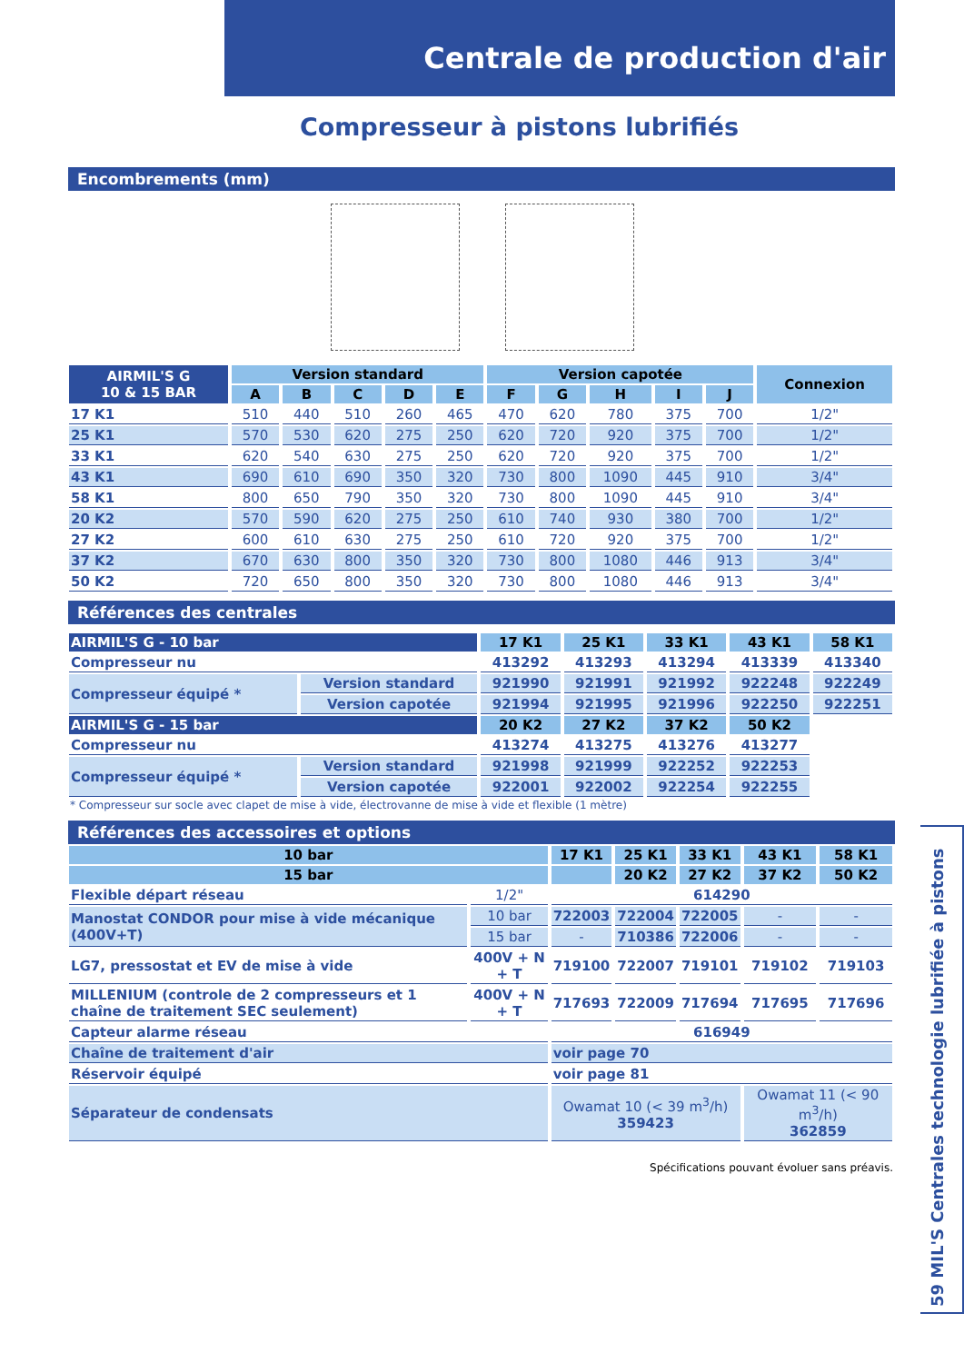Centrale de production d'air
Compresseur à pistons lubrifiés
Encombrements (mm)
| AIRMIL'S G 10 & 15 BAR | Version standard | | | | | Version capotée | | | | | Connexion |
| --- | --- | --- | --- | --- | --- | --- | --- | --- | --- | --- | --- |
| | A | B | C | D | E | F | G | H | I | J | |
| 17 K1 | 510 | 440 | 510 | 260 | 465 | 470 | 620 | 780 | 375 | 700 | 1/2" |
| 25 K1 | 570 | 530 | 620 | 275 | 250 | 620 | 720 | 920 | 375 | 700 | 1/2" |
| 33 K1 | 620 | 540 | 630 | 275 | 250 | 620 | 720 | 920 | 375 | 700 | 1/2" |
| 43 K1 | 690 | 610 | 690 | 350 | 320 | 730 | 800 | 1090 | 445 | 910 | 3/4" |
| 58 K1 | 800 | 650 | 790 | 350 | 320 | 730 | 800 | 1090 | 445 | 910 | 3/4" |
| 20 K2 | 570 | 590 | 620 | 275 | 250 | 610 | 740 | 930 | 380 | 700 | 1/2" |
| 27 K2 | 600 | 610 | 630 | 275 | 250 | 610 | 720 | 920 | 375 | 700 | 1/2" |
| 37 K2 | 670 | 630 | 800 | 350 | 320 | 730 | 800 | 1080 | 446 | 913 | 3/4" |
| 50 K2 | 720 | 650 | 800 | 350 | 320 | 730 | 800 | 1080 | 446 | 913 | 3/4" |
Références des centrales
| AIRMIL'S G - 10 bar | | 17 K1 | 25 K1 | 33 K1 | 43 K1 | 58 K1 |
| --- | --- | --- | --- | --- | --- | --- |
| Compresseur nu | | 413292 | 413293 | 413294 | 413339 | 413340 |
| Compresseur équipé * | Version standard | 921990 | 921991 | 921992 | 922248 | 922249 |
| | Version capotée | 921994 | 921995 | 921996 | 922250 | 922251 |
| AIRMIL'S G - 15 bar | | 20 K2 | 27 K2 | 37 K2 | 50 K2 | |
| Compresseur nu | | 413274 | 413275 | 413276 | 413277 | |
| Compresseur équipé * | Version standard | 921998 | 921999 | 922252 | 922253 | |
| | Version capotée | 922001 | 922002 | 922254 | 922255 | |
* Compresseur sur socle avec clapet de mise à vide, électrovanne de mise à vide et flexible (1 mètre)
Références des accessoires et options
| 10 bar | | 17 K1 | 25 K1 | 33 K1 | 43 K1 | 58 K1 |
| --- | --- | --- | --- | --- | --- | --- |
| 15 bar | | | 20 K2 | 27 K2 | 37 K2 | 50 K2 |
| Flexible départ réseau | 1/2" | 614290 | | | | |
| Manostat CONDOR pour mise à vide mécanique (400V+T) | 10 bar | 722003 | 722004 | 722005 | - | - |
| | 15 bar | - | 710386 | 722006 | - | - |
| LG7, pressostat et EV de mise à vide | 400V + N + T | 719100 | 722007 | 719101 | 719102 | 719103 |
| MILLENIUM (controle de 2 compresseurs et 1 chaîne de traitement SEC seulement) | 400V + N + T | 717693 | 722009 | 717694 | 717695 | 717696 |
| Capteur alarme réseau | | 616949 | | | | |
| Chaîne de traitement d'air | | voir page 70 | | | | |
| Réservoir équipé | | voir page 81 | | | | |
| Séparateur de condensats | | Owamat 10 (< 39 m<sup>3</sup>/h) 359423 | | | Owamat 11 (< 90 m<sup>3</sup>/h) 362859 | |
Spécifications pouvant évoluer sans préavis.
59 MIL'S Centrales technologie lubrifiée à pistons